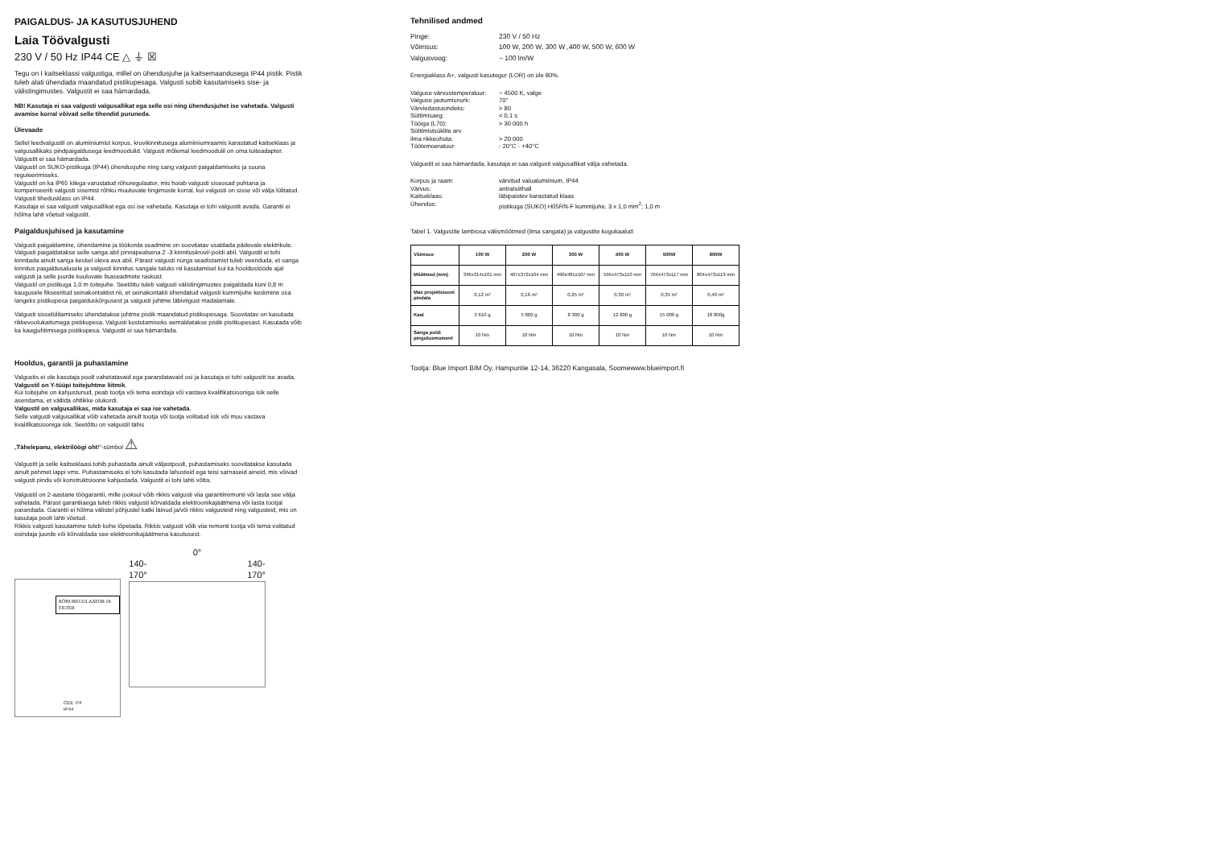PAIGALDUS- JA KASUTUSJUHEND
Laia Töövalgusti
230 V / 50 Hz IP44 CE △ ⏚ ☒
Tegu on I kaitseklassi valgustiga, millel on ühendusjuhe ja kaitsemaandusega IP44 pistik. Pistik tuleb alati ühendada maandatud pistikupesaga. Valgusti sobib kasutamiseks sise- ja välistingimustes. Valgustit ei saa hämardada.
NB! Kasutaja ei saa valgusti valgusallikat ega selle osi ning ühendusjuhet ise vahetada. Valgusti avamise korral võivad selle tihendid puruneda.
Ülevaade
Sellel leedvalgustil on alumiiniumist korpus, kruvikinnitusega alumiiniumraamis karastatud kaitseklaas ja valgusallikaks pindpaigaldusega leedmoodulid. Valgusti mõlemal leedmoodulil on oma toiteadapter. Valgustit ei saa hämardada.
Valgustil on SUKO-pistikuga (IP44) ühendusjuhe ning sang valgusti paigaldamiseks ja suuna reguleerimiseks.
Valgustil on ka IP65 kilega varustatud rõhuregulaator, mis hoiab valgusti siseosad puhtana ja kompenseerib valgusti sisemist rõhku muutuvate tingimuste korral, kui valgusti on sisse või välja lülitatud. Valgusti tihedusklass on IP44.
Kasutaja ei saa valgusti valgusallikat ega osi ise vahetada. Kasutaja ei tohi valgustit avada. Garantii ei hõlma lahti võetud valgustit.
Paigaldusjuhised ja kasutamine
Valgusti paigaldamine, ühendamine ja töökorda seadmine on soovitatav usaldada pädevale elektrikule.
Valgusti paigaldatakse selle sanga abil pinnapealsena 2 -3 kinnituskruvi/-poldi abil. Valgustit ei tohi kinnitada ainult sanga keskel oleva ava abil. Pärast valgusti nurga seadistamist tuleb veenduda, et sanga kinnitus paigaldusalusele ja valgusti kinnitus sangale taluks nii kasutamisel kui ka hooldustööde ajal valgusti ja selle juurde kuuluvate lisaseadmete raskust.
Valgustil on pistikuga 1,0 m toitejuhe. Seetõttu tuleb valgusti välistingimustes paigaldada kuni 0,8 m kaugusele fikseeritud seinakontaktist nii, et seinakontakti ühendatud valgusti kummijuhe keskmine osa langeks pistikupesa paigalduskõrgusest ja valgusti juhtme läbiviigust madalamale.
Valgusti sisselülitamiseks ühendatakse juhtme pistik maandatud pistikupesaga. Soovitatav on kasutada rikkevoolukaitsmega pistikupesa. Valgusti kustutamiseks eemaldatakse pistik pistikupesast. Kasutada võib ka kaugjuhtimisega pistikupesa. Valgustit ei saa hämardada.
Hooldus, garantii ja puhastamine
Valgustis ei ole kasutaja poolt vahetatavaid ega parandatavaid osi ja kasutaja ei tohi valgustit ise avada.
Valgustil on Y-tüüpi toitejuhtme liitmik.
Kui toitejuhe on kahjustunud, peab tootja või tema esindaja või vastava kvalifikatsiooniga isik selle asendama, et vältida ohtlikke olukordi.
Valgustil on valgusallikas, mida kasutaja ei saa ise vahetada.
Selle valgusti valgusallikat võib vahetada ainult tootja või tootja volitatud isik või muu vastava kvalifikatsiooniga isik. Seetõttu on valgustil tähis
„Tähelepanu, elektrilöögi oht!“-sümbol ⚠
Valgustit ja selle kaitseklaasi tohib puhastada ainult väljastpoolt, puhastamiseks soovitatakse kasutada ainult pehmet lappi vms. Puhastamiseks ei tohi kasutada lahusteid ega teisi sarnaseid aineid, mis võivad valgusti pindu või konstruktsioone kahjustada. Valgustit ei tohi lahti võtta.
Valgustil on 2-aastane töögarantii, mille jooksul võib rikkis valgusti viia garantiiremonti või lasta see välja vahetada. Pärast garantiiaega tuleb rikkis valgusti kõrvaldada elektroonikajäätmena või lasta tootjal parandada. Garantii ei hõlma välistel põhjustel katki läinud ja/või rikkis valgusteid ning valgusteid, mis on kasutaja poolt lahti võetud.
Rikkis valgusti kasutamine tuleb kohe lõpetada. Rikkis valgusti võib viia remonti tootja või tema volitatud esindaja juurde või kõrvaldada see elektroonikajäätmena kasutusest.
RÕHUREGULAATOR JA FILTER
CEE 7/4
IP44
0°
140-
170° 140-
170°
Tehnilised andmed
Pinge: 230 V / 50 Hz Võimsus: 100 W, 200 W, 300 W ,400 W, 500 W, 600 W Valgusvoog: ~ 100 lm/W
Energiaklass A+, valgusti kasutegur (LOR) on üle 80%.
Valguse värvustemperatuur: ~ 4500 K, valge Valguse jaotumisnurk: 70° Värviedastusindeks: > 80 Süttimisaeg: < 0,1 s Tööiga (L70): > 30 000 h Süttimistsüklite arv
ilma rikkeohuta:
> 20 000 Töötemoeratuur: - 20°C - +40°C
Valgustit ei saa hämardada, kasutaja ei saa valgusti valgusallikat välja vahetada.
Korpus ja raam: värvitud valualumiinium, IP44 Värvus: antratsiithall Kaitseklaas: läbipaistev karastatud klaas Ühendus: pistikuga (SUKO) H05RN-F kummijuhe, 3 x 1,0 mm<sup>2</sup>; 1,0 m
Tabel 1. Valgustite lambiosa välismõõtmed (ilma sangata) ja valgustite kogukaalud:
| Võimsus | 100 W | 200 W | 300 W | 400 W | 500W | 600W |
| --- | --- | --- | --- | --- | --- | --- |
| Mõõtmed (mm) | 346x314x101 mm | 407x372x104 mm | 490x481x107 mm | 595x473x110 mm | 704x473x117 mm | 804x473x119 mm |
| Max projektsiooni pindala | 0,12 m² | 0,16 m² | 0,25 m² | 0,30 m² | 0,35 m² | 0,40 m² |
| Kaal | 3 610 g | 5 800 g | 8 300 g | 12 800 g | 15 000 g | 18 800g |
| Sanga poldi pingutusmoment | 10 Nm | 10 Nm | 10 Nm | 10 Nm | 10 Nm | 10 Nm |
Tootja: Blue Import BIM Oy, Hampuntie 12-14, 36220 Kangasala, Soomewww.blueimport.fi